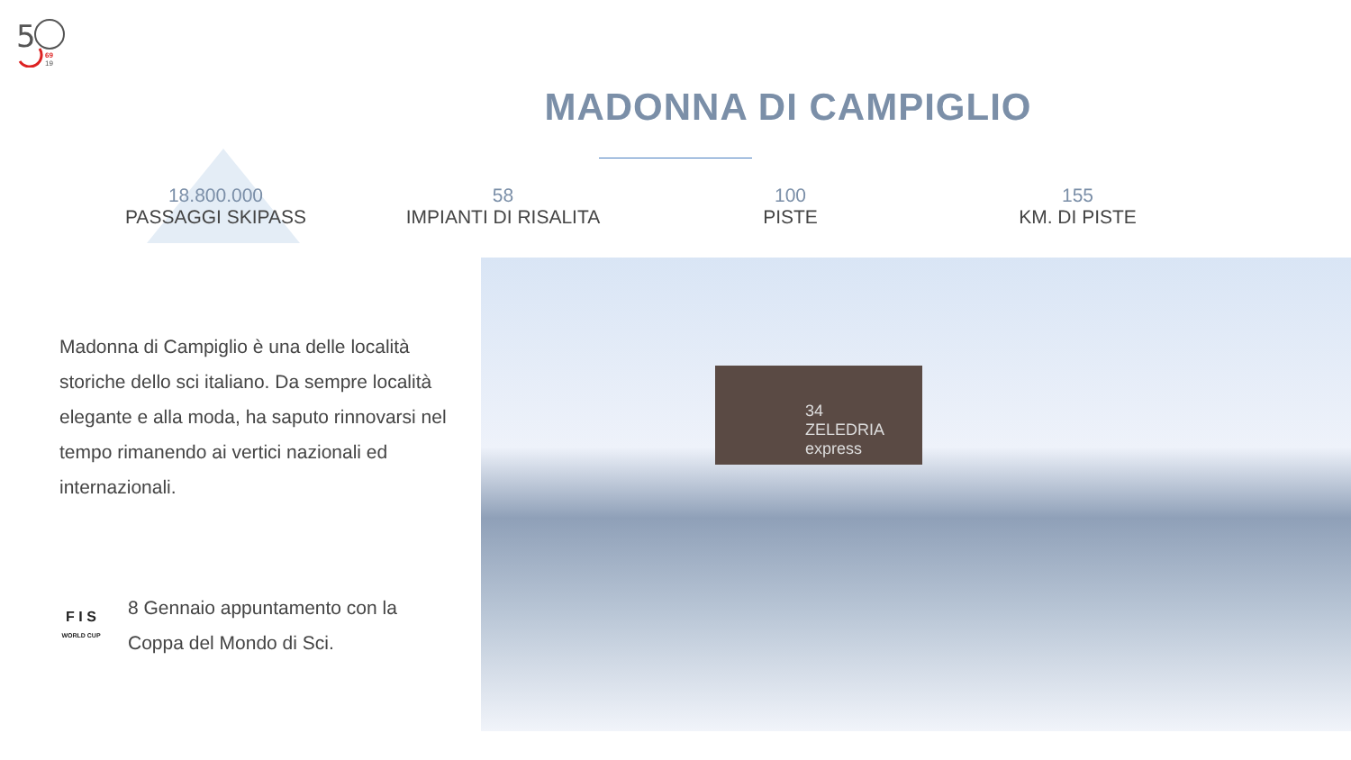5
69
19
MADONNA DI CAMPIGLIO
18.800.000
PASSAGGI SKIPASS
58
IMPIANTI DI RISALITA
100
PISTE
155
KM. DI PISTE
Madonna di Campiglio è una delle località storiche dello sci italiano. Da sempre località elegante e alla moda, ha saputo rinnovarsi nel tempo rimanendo ai vertici nazionali ed internazionali.
F I S
WORLD CUP
8 Gennaio appuntamento con la Coppa del Mondo di Sci.
34
ZELEDRIA express